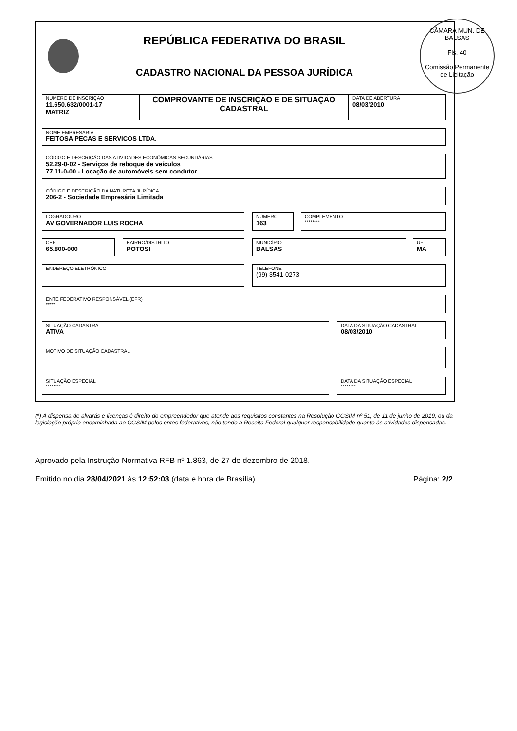REPÚBLICA FEDERATIVA DO BRASIL
CADASTRO NACIONAL DA PESSOA JURÍDICA
CÂMARA MUN. DE BALSAS
Fls. 40
Comissão Permanente de Licitação
NÚMERO DE INSCRIÇÃO
11.650.632/0001-17
MATRIZ
COMPROVANTE DE INSCRIÇÃO E DE SITUAÇÃO CADASTRAL
DATA DE ABERTURA
08/03/2010
NOME EMPRESARIAL
FEITOSA PECAS E SERVICOS LTDA.
CÓDIGO E DESCRIÇÃO DAS ATIVIDADES ECONÔMICAS SECUNDÁRIAS
52.29-0-02 - Serviços de reboque de veículos
77.11-0-00 - Locação de automóveis sem condutor
CÓDIGO E DESCRIÇÃO DA NATUREZA JURÍDICA
206-2 - Sociedade Empresária Limitada
LOGRADOURO
AV GOVERNADOR LUIS ROCHA
NÚMERO
163
COMPLEMENTO
********
CEP
65.800-000
BAIRRO/DISTRITO
POTOSI
MUNICÍPIO
BALSAS
UF
MA
ENDEREÇO ELETRÔNICO
TELEFONE
(99) 3541-0273
ENTE FEDERATIVO RESPONSÁVEL (EFR)
*****
SITUAÇÃO CADASTRAL
ATIVA
DATA DA SITUAÇÃO CADASTRAL
08/03/2010
MOTIVO DE SITUAÇÃO CADASTRAL
SITUAÇÃO ESPECIAL
********
DATA DA SITUAÇÃO ESPECIAL
********
(*) A dispensa de alvarás e licenças é direito do empreendedor que atende aos requisitos constantes na Resolução CGSIM nº 51, de 11 de junho de 2019, ou da legislação própria encaminhada ao CGSIM pelos entes federativos, não tendo a Receita Federal qualquer responsabilidade quanto às atividades dispensadas.
Aprovado pela Instrução Normativa RFB nº 1.863, de 27 de dezembro de 2018.
Emitido no dia 28/04/2021 às 12:52:03 (data e hora de Brasília). Página: 2/2